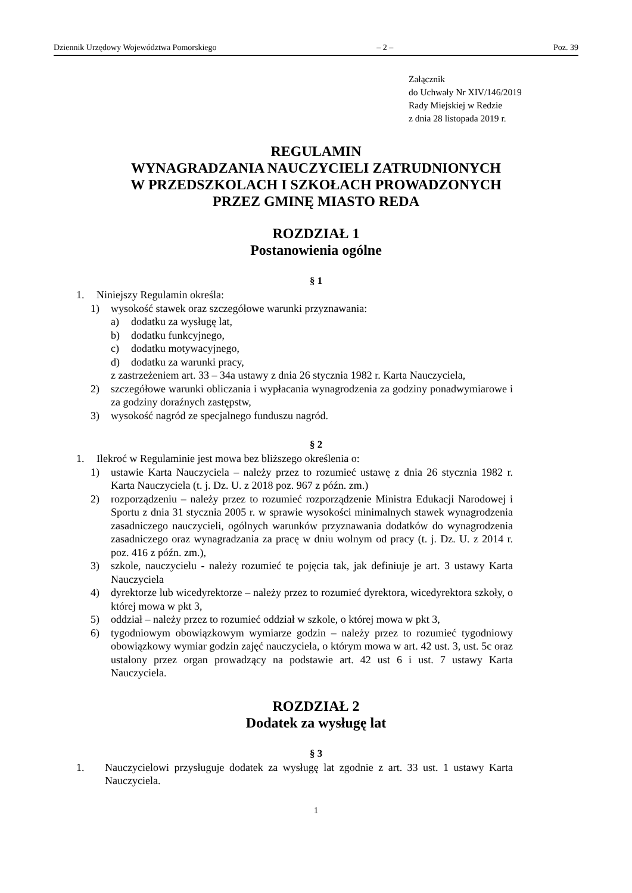Dziennik Urzędowy Województwa Pomorskiego – 2 – Poz. 39
Załącznik
do Uchwały Nr XIV/146/2019
Rady Miejskiej w Redzie
z dnia 28 listopada 2019 r.
REGULAMIN
WYNAGRADZANIA NAUCZYCIELI ZATRUDNIONYCH
W PRZEDSZKOLACH I SZKOŁACH PROWADZONYCH
PRZEZ GMINĘ MIASTO REDA
ROZDZIAŁ 1
Postanowienia ogólne
§ 1
1. Niniejszy Regulamin określa:
1) wysokość stawek oraz szczegółowe warunki przyznawania:
a) dodatku za wysługę lat,
b) dodatku funkcyjnego,
c) dodatku motywacyjnego,
d) dodatku za warunki pracy,
z zastrzeżeniem art. 33 – 34a ustawy z dnia 26 stycznia 1982 r. Karta Nauczyciela,
2) szczegółowe warunki obliczania i wypłacania wynagrodzenia za godziny ponadwymiarowe i za godziny doraźnych zastępstw,
3) wysokość nagród ze specjalnego funduszu nagród.
§ 2
1. Ilekroć w Regulaminie jest mowa bez bliższego określenia o:
1) ustawie Karta Nauczyciela – należy przez to rozumieć ustawę z dnia 26 stycznia 1982 r. Karta Nauczyciela (t. j. Dz. U. z 2018 poz. 967 z późn. zm.)
2) rozporządzeniu – należy przez to rozumieć rozporządzenie Ministra Edukacji Narodowej i Sportu z dnia 31 stycznia 2005 r. w sprawie wysokości minimalnych stawek wynagrodzenia zasadniczego nauczycieli, ogólnych warunków przyznawania dodatków do wynagrodzenia zasadniczego oraz wynagradzania za pracę w dniu wolnym od pracy (t. j. Dz. U. z 2014 r. poz. 416 z późn. zm.),
3) szkole, nauczycielu - należy rozumieć te pojęcia tak, jak definiuje je art. 3 ustawy Karta Nauczyciela
4) dyrektorze lub wicedyrektorze – należy przez to rozumieć dyrektora, wicedyrektora szkoły, o której mowa w pkt 3,
5) oddział – należy przez to rozumieć oddział w szkole, o której mowa w pkt 3,
6) tygodniowym obowiązkowym wymiarze godzin – należy przez to rozumieć tygodniowy obowiązkowy wymiar godzin zajęć nauczyciela, o którym mowa w art. 42 ust. 3, ust. 5c oraz ustalony przez organ prowadzący na podstawie art. 42 ust 6 i ust. 7 ustawy Karta Nauczyciela.
ROZDZIAŁ 2
Dodatek za wysługę lat
§ 3
1. Nauczycielowi przysługuje dodatek za wysługę lat zgodnie z art. 33 ust. 1 ustawy Karta Nauczyciela.
1